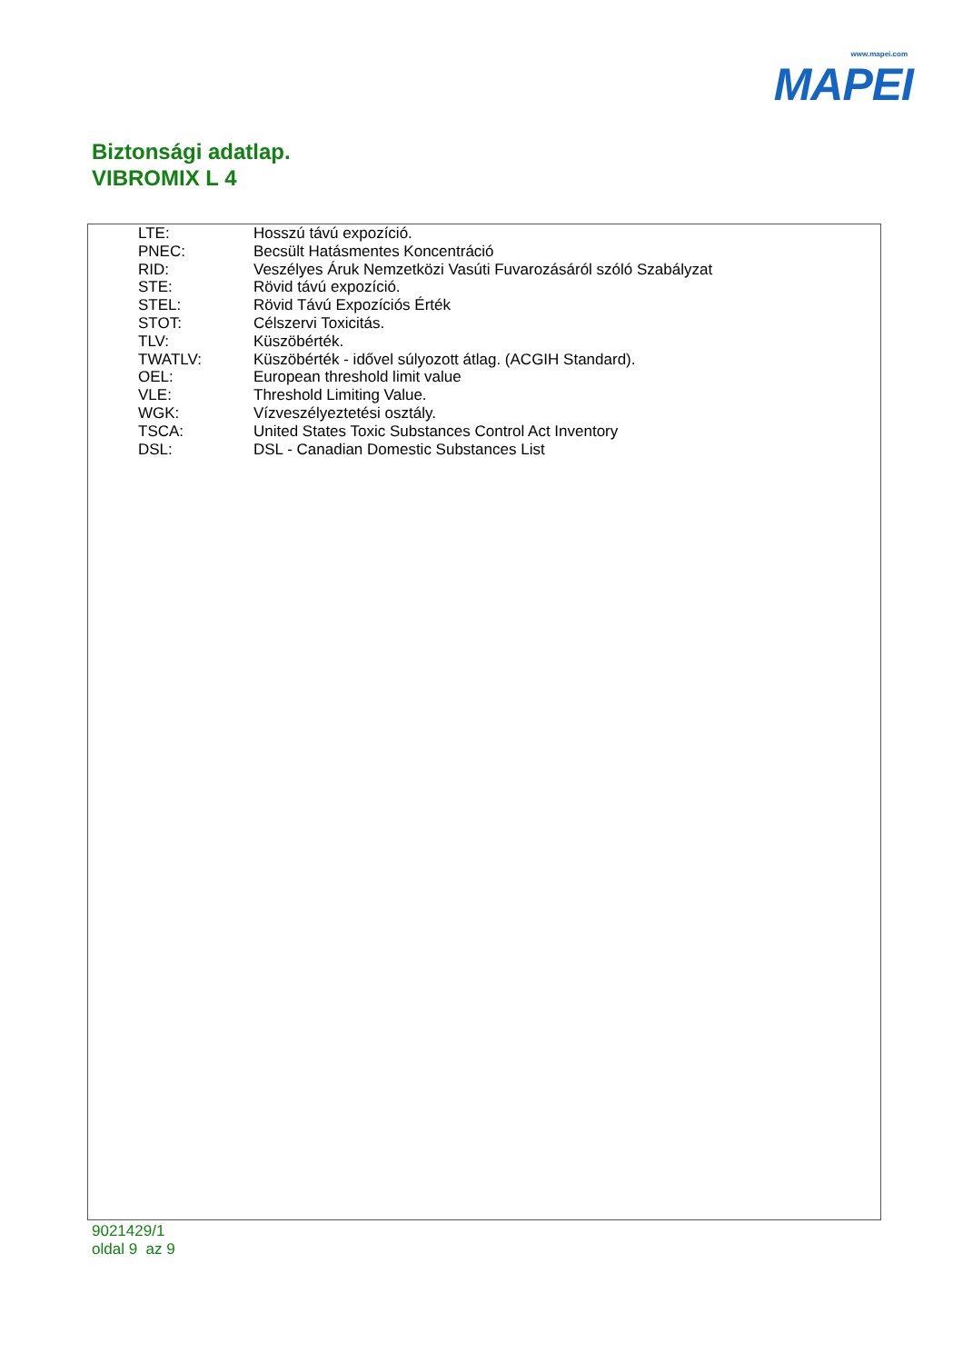www.mapei.com
MAPEI
Biztonsági adatlap.
VIBROMIX L 4
| LTE: | Hosszú távú expozíció. |
| PNEC: | Becsült Hatásmentes Koncentráció |
| RID: | Veszélyes Áruk Nemzetközi Vasúti Fuvarozásáról szóló Szabályzat |
| STE: | Rövid távú expozíció. |
| STEL: | Rövid Távú Expozíciós Érték |
| STOT: | Célszervi Toxicitás. |
| TLV: | Küszöbérték. |
| TWATLV: | Küszöbérték - idővel súlyozott átlag. (ACGIH Standard). |
| OEL: | European threshold limit value |
| VLE: | Threshold Limiting Value. |
| WGK: | Vízveszélyeztetési osztály. |
| TSCA: | United States Toxic Substances Control Act Inventory |
| DSL: | DSL - Canadian Domestic Substances List |
9021429/1
oldal 9 az 9